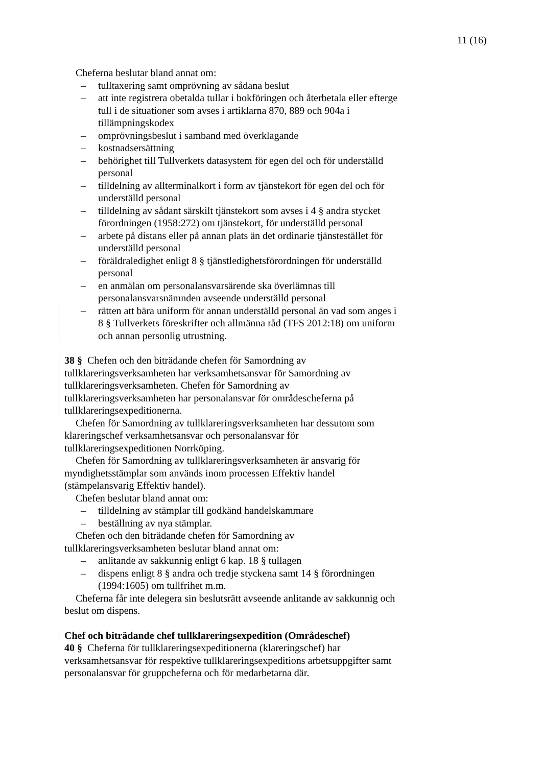11 (16)
Cheferna beslutar bland annat om:
– tulltaxering samt omprövning av sådana beslut
– att inte registrera obetalda tullar i bokföringen och återbetala eller efterge tull i de situationer som avses i artiklarna 870, 889 och 904a i tillämpningskodex
– omprövningsbeslut i samband med överklagande
– kostnadsersättning
– behörighet till Tullverkets datasystem för egen del och för underställd personal
– tilldelning av allterminalkort i form av tjänstekort för egen del och för underställd personal
– tilldelning av sådant särskilt tjänstekort som avses i 4 § andra stycket förordningen (1958:272) om tjänstekort, för underställd personal
– arbete på distans eller på annan plats än det ordinarie tjänstestället för underställd personal
– föräldraledighet enligt 8 § tjänstledighetsförordningen för underställd personal
– en anmälan om personalansvarsärende ska överlämnas till personalansvarsnämnden avseende underställd personal
– rätten att bära uniform för annan underställd personal än vad som anges i 8 § Tullverkets föreskrifter och allmänna råd (TFS 2012:18) om uniform och annan personlig utrustning.
38 § Chefen och den biträdande chefen för Samordning av tullklareringsverksamheten har verksamhetsansvar för Samordning av tullklareringsverksamheten. Chefen för Samordning av tullklareringsverksamheten har personalansvar för områdescheferna på tullklareringsexpeditionerna.
Chefen för Samordning av tullklareringsverksamheten har dessutom som klareringschef verksamhetsansvar och personalansvar för tullklareringsexpeditionen Norrköping.
Chefen för Samordning av tullklareringsverksamheten är ansvarig för myndighetsstämplar som används inom processen Effektiv handel (stämpelansvarig Effektiv handel).
Chefen beslutar bland annat om:
– tilldelning av stämplar till godkänd handelskammare
– beställning av nya stämplar.
Chefen och den biträdande chefen för Samordning av tullklareringsverksamheten beslutar bland annat om:
– anlitande av sakkunnig enligt 6 kap. 18 § tullagen
– dispens enligt 8 § andra och tredje styckena samt 14 § förordningen (1994:1605) om tullfrihet m.m.
Cheferna får inte delegera sin beslutsrätt avseende anlitande av sakkunnig och beslut om dispens.
Chef och biträdande chef tullklareringsexpedition (Områdeschef)
40 § Cheferna för tullklareringsexpeditionerna (klareringschef) har verksamhetsansvar för respektive tullklareringsexpeditions arbetsuppgifter samt personalansvar för gruppcheferna och för medarbetarna där.